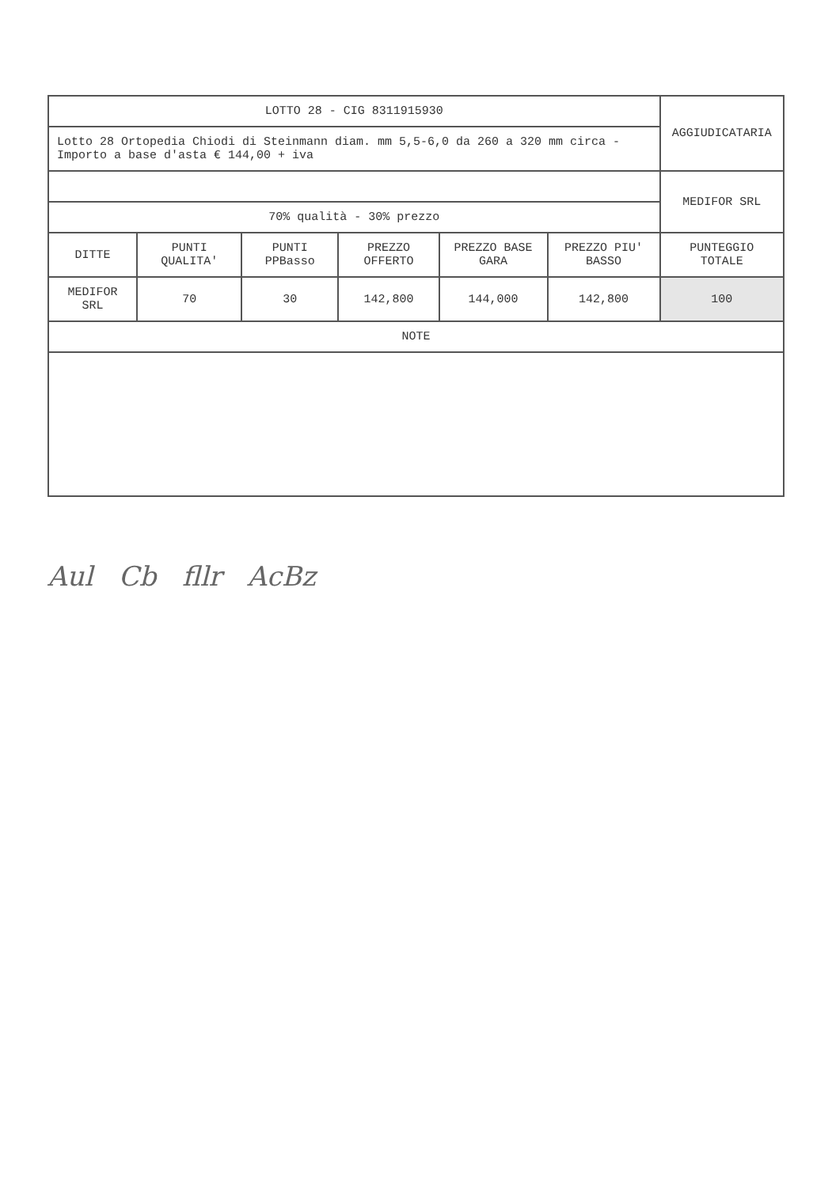| LOTTO 28 - CIG 8311915930 | | | | | | AGGIUDICATARIA |
| Lotto 28 Ortopedia Chiodi di Steinmann diam. mm 5,5-6,0 da 260 a 320 mm circa - Importo a base d'asta € 144,00 + iva | | | | | | |
| | | | | | | MEDIFOR SRL |
| 70% qualità - 30% prezzo | | | | | | |
| DITTE | PUNTI QUALITA' | PUNTI PPBasso | PREZZO OFFERTO | PREZZO BASE GARA | PREZZO PIU' BASSO | PUNTEGGIO TOTALE |
| MEDIFOR SRL | 70 | 30 | 142,800 | 144,000 | 142,800 | 100 |
| NOTE | | | | | | |
Aul Cb fllr AcBz